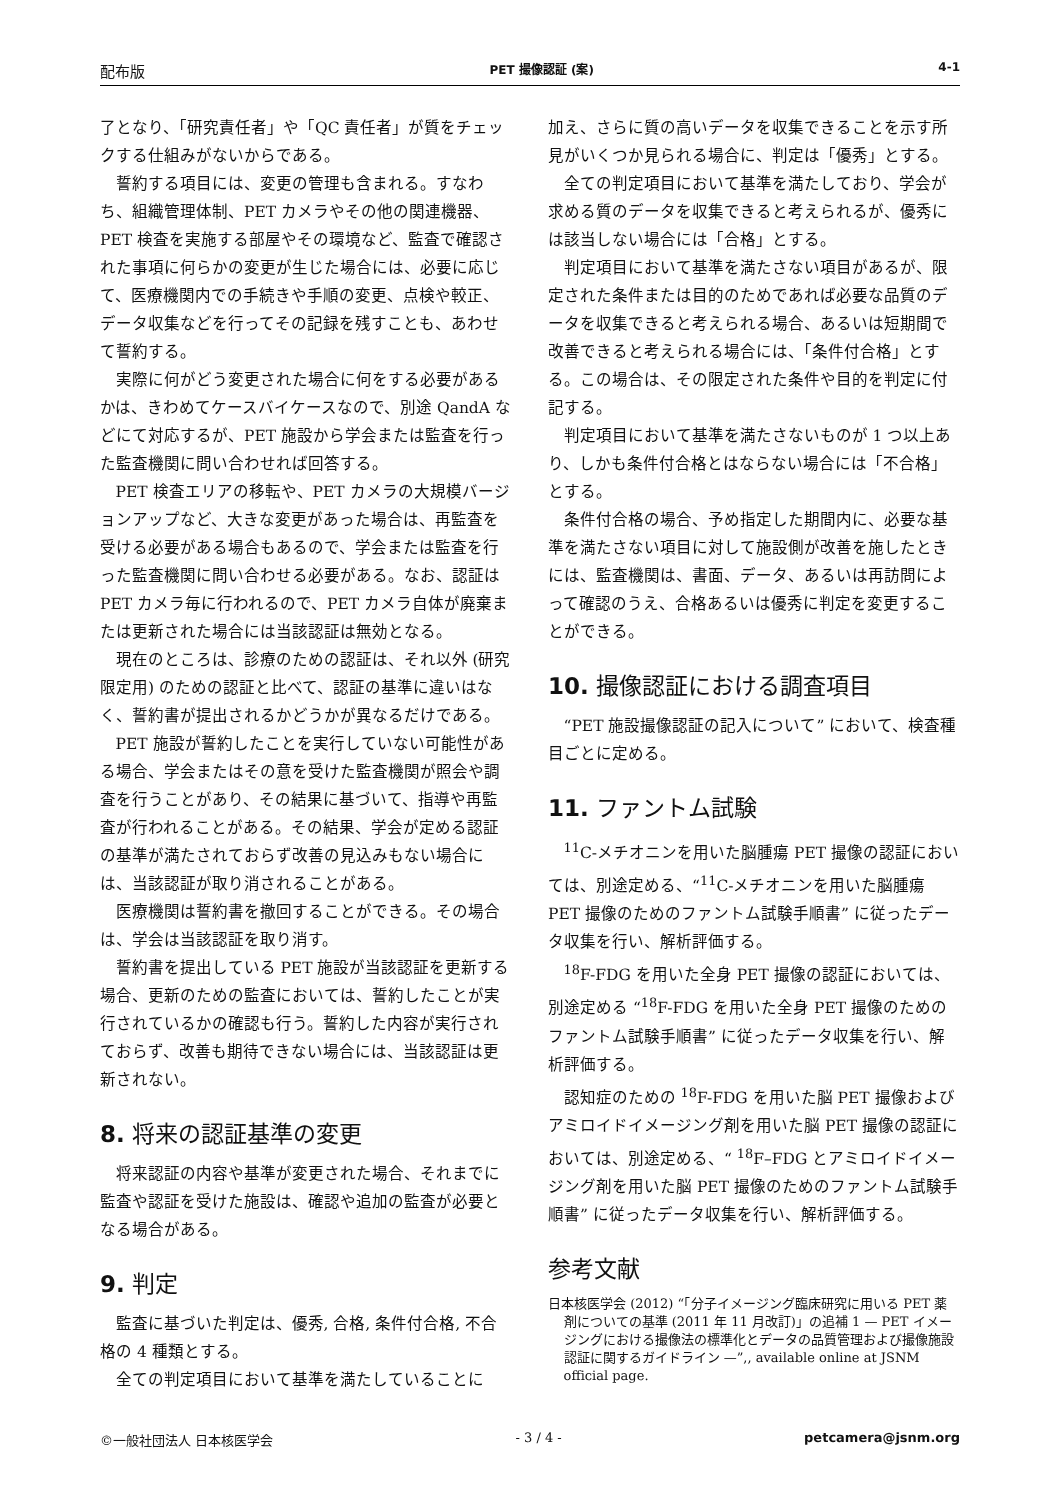配布版 PET 撮像認証 (案) 4-1
了となり、「研究責任者」や「QC 責任者」が質をチェックする仕組みがないからである。
誓約する項目には、変更の管理も含まれる。すなわち、組織管理体制、PET カメラやその他の関連機器、PET 検査を実施する部屋やその環境など、監査で確認された事項に何らかの変更が生じた場合には、必要に応じて、医療機関内での手続きや手順の変更、点検や較正、データ収集などを行ってその記録を残すことも、あわせて誓約する。
実際に何がどう変更された場合に何をする必要があるかは、きわめてケースバイケースなので、別途 QandA などにて対応するが、PET 施設から学会または監査を行った監査機関に問い合わせれば回答する。
PET 検査エリアの移転や、PET カメラの大規模バージョンアップなど、大きな変更があった場合は、再監査を受ける必要がある場合もあるので、学会または監査を行った監査機関に問い合わせる必要がある。なお、認証は PET カメラ毎に行われるので、PET カメラ自体が廃棄または更新された場合には当該認証は無効となる。
現在のところは、診療のための認証は、それ以外 (研究限定用) のための認証と比べて、認証の基準に違いはなく、誓約書が提出されるかどうかが異なるだけである。
PET 施設が誓約したことを実行していない可能性がある場合、学会またはその意を受けた監査機関が照会や調査を行うことがあり、その結果に基づいて、指導や再監査が行われることがある。その結果、学会が定める認証の基準が満たされておらず改善の見込みもない場合には、当該認証が取り消されることがある。
医療機関は誓約書を撤回することができる。その場合は、学会は当該認証を取り消す。
誓約書を提出している PET 施設が当該認証を更新する場合、更新のための監査においては、誓約したことが実行されているかの確認も行う。誓約した内容が実行されておらず、改善も期待できない場合には、当該認証は更新されない。
8. 将来の認証基準の変更
将来認証の内容や基準が変更された場合、それまでに監査や認証を受けた施設は、確認や追加の監査が必要となる場合がある。
9. 判定
監査に基づいた判定は、優秀, 合格, 条件付合格, 不合格の 4 種類とする。
全ての判定項目において基準を満たしていることに
加え、さらに質の高いデータを収集できることを示す所見がいくつか見られる場合に、判定は「優秀」とする。
全ての判定項目において基準を満たしており、学会が求める質のデータを収集できると考えられるが、優秀には該当しない場合には「合格」とする。
判定項目において基準を満たさない項目があるが、限定された条件または目的のためであれば必要な品質のデータを収集できると考えられる場合、あるいは短期間で改善できると考えられる場合には、「条件付合格」とする。この場合は、その限定された条件や目的を判定に付記する。
判定項目において基準を満たさないものが 1 つ以上あり、しかも条件付合格とはならない場合には「不合格」とする。
条件付合格の場合、予め指定した期間内に、必要な基準を満たさない項目に対して施設側が改善を施したときには、監査機関は、書面、データ、あるいは再訪問によって確認のうえ、合格あるいは優秀に判定を変更することができる。
10. 撮像認証における調査項目
“PET 施設撮像認証の記入について” において、検査種目ごとに定める。
11. ファントム試験
<sup>11</sup>C-メチオニンを用いた脳腫瘍 PET 撮像の認証においては、別途定める、“<sup>11</sup>C-メチオニンを用いた脳腫瘍 PET 撮像のためのファントム試験手順書” に従ったデータ収集を行い、解析評価する。
<sup>18</sup>F-FDG を用いた全身 PET 撮像の認証においては、別途定める “<sup>18</sup>F-FDG を用いた全身 PET 撮像のためのファントム試験手順書” に従ったデータ収集を行い、解析評価する。
認知症のための <sup>18</sup>F-FDG を用いた脳 PET 撮像およびアミロイドイメージング剤を用いた脳 PET 撮像の認証においては、別途定める、“ <sup>18</sup>F–FDG とアミロイドイメージング剤を用いた脳 PET 撮像のためのファントム試験手順書” に従ったデータ収集を行い、解析評価する。
参考文献
日本核医学会 (2012) “「分子イメージング臨床研究に用いる PET 薬剤についての基準 (2011 年 11 月改訂)」の追補 1 — PET イメージングにおける撮像法の標準化とデータの品質管理および撮像施設認証に関するガイドライン —”,, available online at JSNM official page.
©一般社団法人 日本核医学会 - 3 / 4 - petcamera@jsnm.org